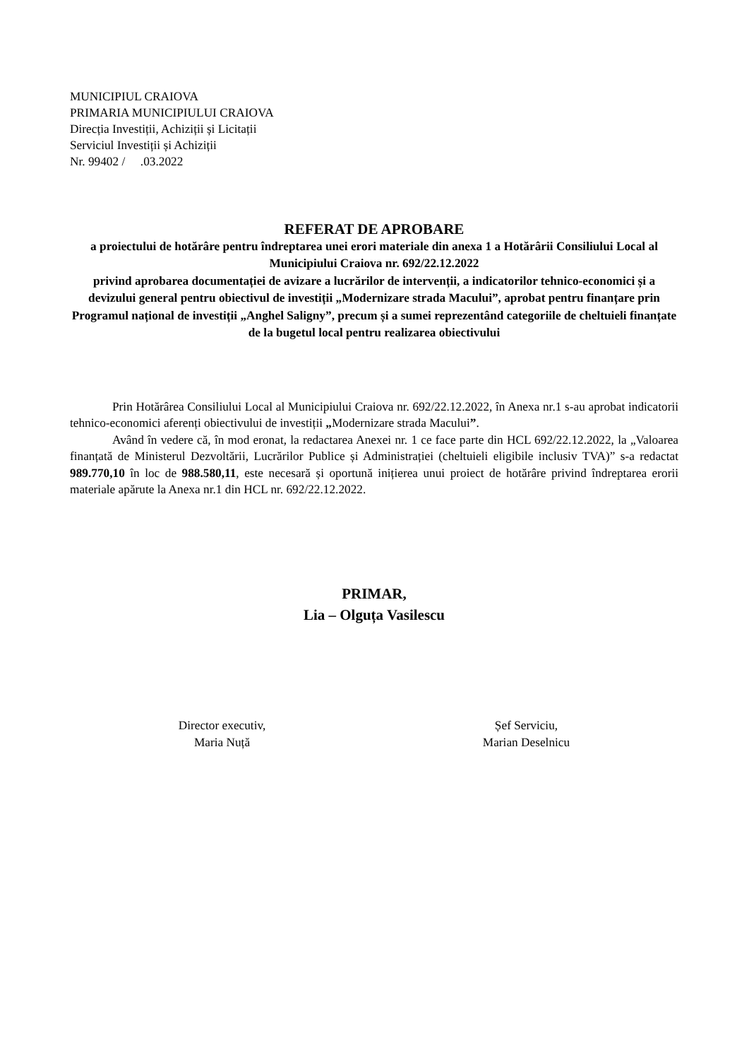MUNICIPIUL CRAIOVA
PRIMARIA MUNICIPIULUI CRAIOVA
Direcția Investiții, Achiziții și Licitații
Serviciul Investiții și Achiziții
Nr. 99402 / .03.2022
REFERAT DE APROBARE
a proiectului de hotărâre pentru îndreptarea unei erori materiale din anexa 1 a Hotărârii Consiliului Local al Municipiului Craiova nr. 692/22.12.2022
privind aprobarea documentației de avizare a lucrărilor de intervenții, a indicatorilor tehnico-economici și a devizului general pentru obiectivul de investiții „Modernizare strada Macului”, aprobat pentru finanțare prin Programul național de investiții „Anghel Saligny”, precum și a sumei reprezentând categoriile de cheltuieli finanțate de la bugetul local pentru realizarea obiectivului
Prin Hotărârea Consiliului Local al Municipiului Craiova nr. 692/22.12.2022, în Anexa nr.1 s-au aprobat indicatorii tehnico-economici aferenți obiectivului de investiții „Modernizare strada Macului”.
Având în vedere că, în mod eronat, la redactarea Anexei nr. 1 ce face parte din HCL 692/22.12.2022, la „Valoarea finanțată de Ministerul Dezvoltării, Lucrărilor Publice și Administrației (cheltuieli eligibile inclusiv TVA)” s-a redactat 989.770,10 în loc de 988.580,11, este necesară și oportună inițierea unui proiect de hotărâre privind îndreptarea erorii materiale apărute la Anexa nr.1 din HCL nr. 692/22.12.2022.
PRIMAR,
Lia – Olguța Vasilescu
Director executiv,
Maria Nuță
Șef Serviciu,
Marian Deselnicu